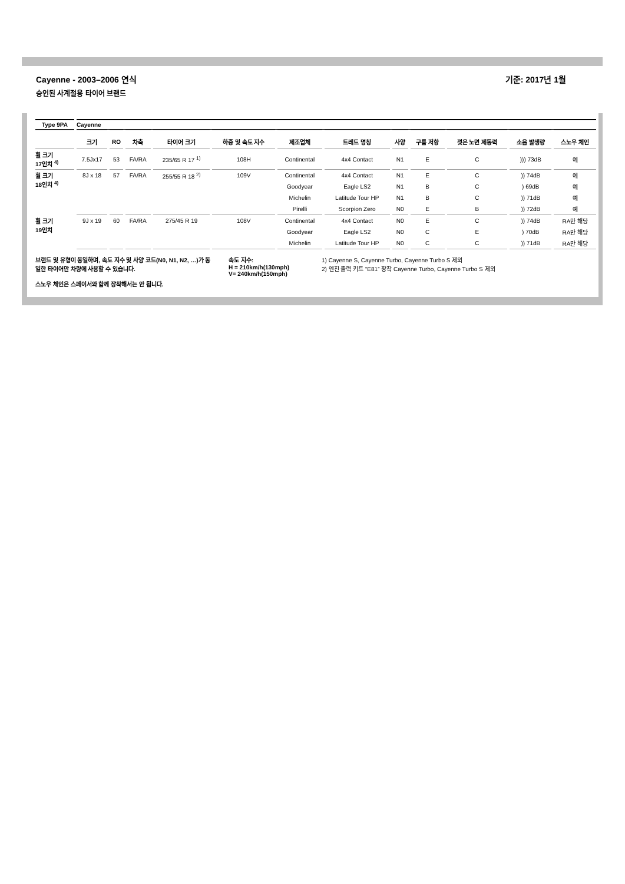Cayenne - 2003–2006 연식 기준: 2017년 1월
승인된 사계절용 타이어 브랜드
| Type 9PA | Cayenne | | | | | | | | | | | |
| | 크기 | RO | 차축 | 타이어 크기 | 하중 및 속도 지수 | 제조업체 | 트레드 명칭 | 사양 | 구름 저항 | 젖은 노면 제동력 | 소음 발생량 | 스노우 체인 |
| 휠 크기 17인치 <sup>4)</sup> | 7.5Jx17 | 53 | FA/RA | 235/65 R 17 <sup>1)</sup> | 108H | Continental | 4x4 Contact | N1 | E | C | ))) 73dB | 예 |
| 휠 크기 18인치 <sup>4)</sup> | 8J x 18 | 57 | FA/RA | 255/55 R 18 <sup>2)</sup> | 109V | Continental | 4x4 Contact | N1 | E | C | )) 74dB | 예 |
| | | | | | | Goodyear | Eagle LS2 | N1 | B | C | ) 69dB | 예 |
| | | | | | | Michelin | Latitude Tour HP | N1 | B | C | )) 71dB | 예 |
| | | | | | | Pirelli | Scorpion Zero | N0 | E | B | )) 72dB | 예 |
| 휠 크기 19인치 | 9J x 19 | 60 | FA/RA | 275/45 R 19 | 108V | Continental | 4x4 Contact | N0 | E | C | )) 74dB | RA만 해당 |
| | | | | | | Goodyear | Eagle LS2 | N0 | C | E | ) 70dB | RA만 해당 |
| | | | | | | Michelin | Latitude Tour HP | N0 | C | C | )) 71dB | RA만 해당 |
브랜드 및 유형이 동일하며, 속도 지수 및 사양 코드(N0, N1, N2, …)가 동일한 타이어만 차량에 사용할 수 있습니다.
스노우 체인은 스페이서와 함께 장착해서는 안 됩니다.
속도 지수:
H = 210km/h(130mph)
V= 240km/h(150mph)
1) Cayenne S, Cayenne Turbo, Cayenne Turbo S 제외
2) 엔진 출력 키트 “E81” 장착 Cayenne Turbo, Cayenne Turbo S 제외